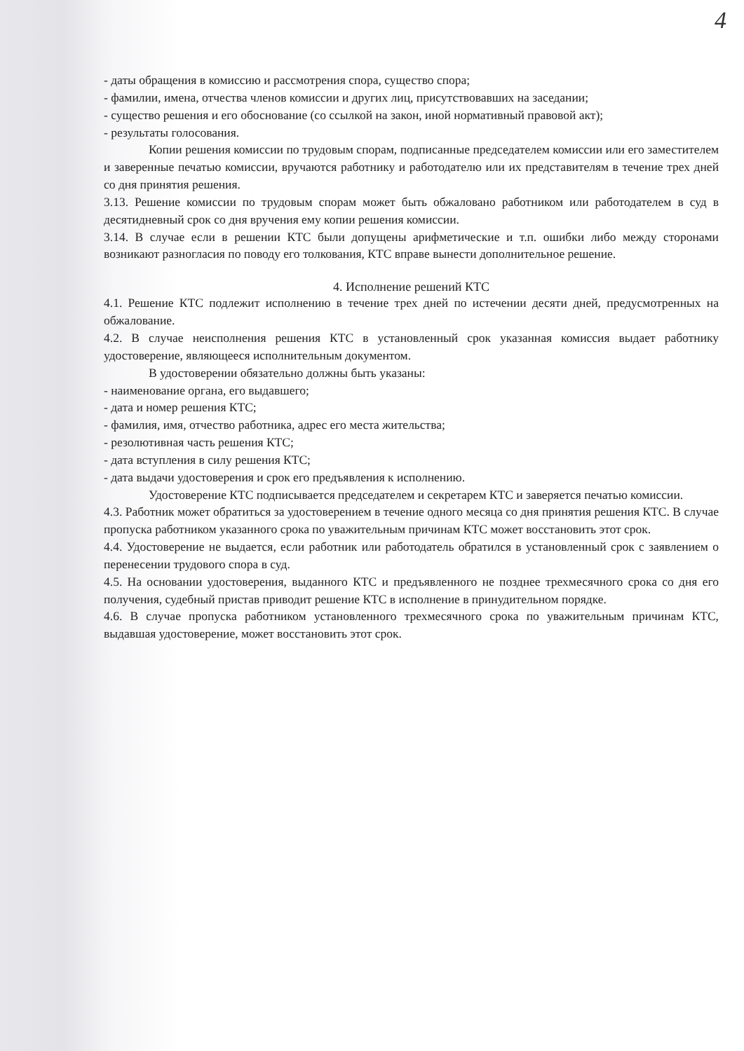4
- даты обращения в комиссию и рассмотрения спора, существо спора;
- фамилии, имена, отчества членов комиссии и других лиц, присутствовавших на заседании;
- существо решения и его обоснование (со ссылкой на закон, иной нормативный правовой акт);
- результаты голосования.
Копии решения комиссии по трудовым спорам, подписанные председателем комиссии или его заместителем и заверенные печатью комиссии, вручаются работнику и работодателю или их представителям в течение трех дней со дня принятия решения.
3.13. Решение комиссии по трудовым спорам может быть обжаловано работником или работодателем в суд в десятидневный срок со дня вручения ему копии решения комиссии.
3.14. В случае если в решении КТС были допущены арифметические и т.п. ошибки либо между сторонами возникают разногласия по поводу его толкования, КТС вправе вынести дополнительное решение.
4. Исполнение решений КТС
4.1. Решение КТС подлежит исполнению в течение трех дней по истечении десяти дней, предусмотренных на обжалование.
4.2. В случае неисполнения решения КТС в установленный срок указанная комиссия выдает работнику удостоверение, являющееся исполнительным документом.
В удостоверении обязательно должны быть указаны:
- наименование органа, его выдавшего;
- дата и номер решения КТС;
- фамилия, имя, отчество работника, адрес его места жительства;
- резолютивная часть решения КТС;
- дата вступления в силу решения КТС;
- дата выдачи удостоверения и срок его предъявления к исполнению.
Удостоверение КТС подписывается председателем и секретарем КТС и заверяется печатью комиссии.
4.3. Работник может обратиться за удостоверением в течение одного месяца со дня принятия решения КТС. В случае пропуска работником указанного срока по уважительным причинам КТС может восстановить этот срок.
4.4. Удостоверение не выдается, если работник или работодатель обратился в установленный срок с заявлением о перенесении трудового спора в суд.
4.5. На основании удостоверения, выданного КТС и предъявленного не позднее трехмесячного срока со дня его получения, судебный пристав приводит решение КТС в исполнение в принудительном порядке.
4.6. В случае пропуска работником установленного трехмесячного срока по уважительным причинам КТС, выдавшая удостоверение, может восстановить этот срок.